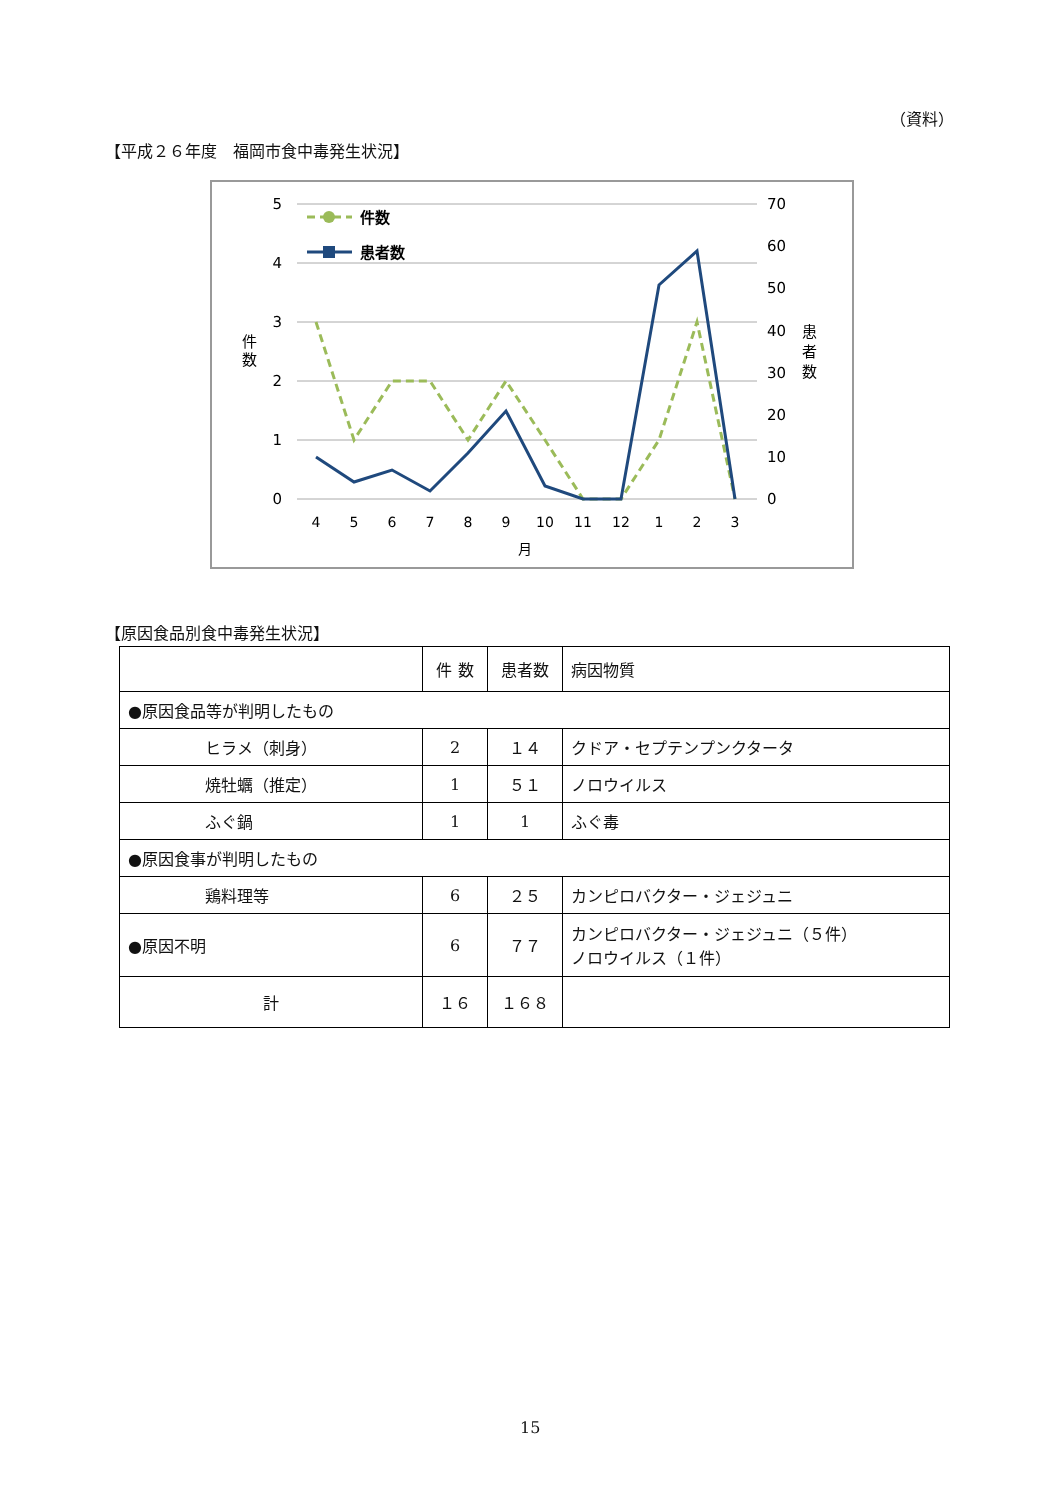（資料）
【平成２６年度　福岡市食中毒発生状況】
5
4
3
2
1
0
70
60
50
40
30
20
10
0
件
数
患
者
数
4
5
6
7
8
9
10
11
12
1
2
3
月
件数
患者数
【原因食品別食中毒発生状況】
| | 件 数 | 患者数 | 病因物質 |
| --- | --- | --- | --- |
| ●原因食品等が判明したもの | | | |
| ヒラメ（刺身） | 2 | １４ | クドア・セプテンプンクタータ |
| 焼牡蠣（推定） | 1 | ５１ | ノロウイルス |
| ふぐ鍋 | 1 | 1 | ふぐ毒 |
| ●原因食事が判明したもの | | | |
| 鶏料理等 | 6 | ２５ | カンピロバクター・ジェジュニ |
| ●原因不明 | 6 | ７７ | カンピロバクター・ジェジュニ（５件） ノロウイルス（１件） |
| 計 | １６ | １６８ | |
15